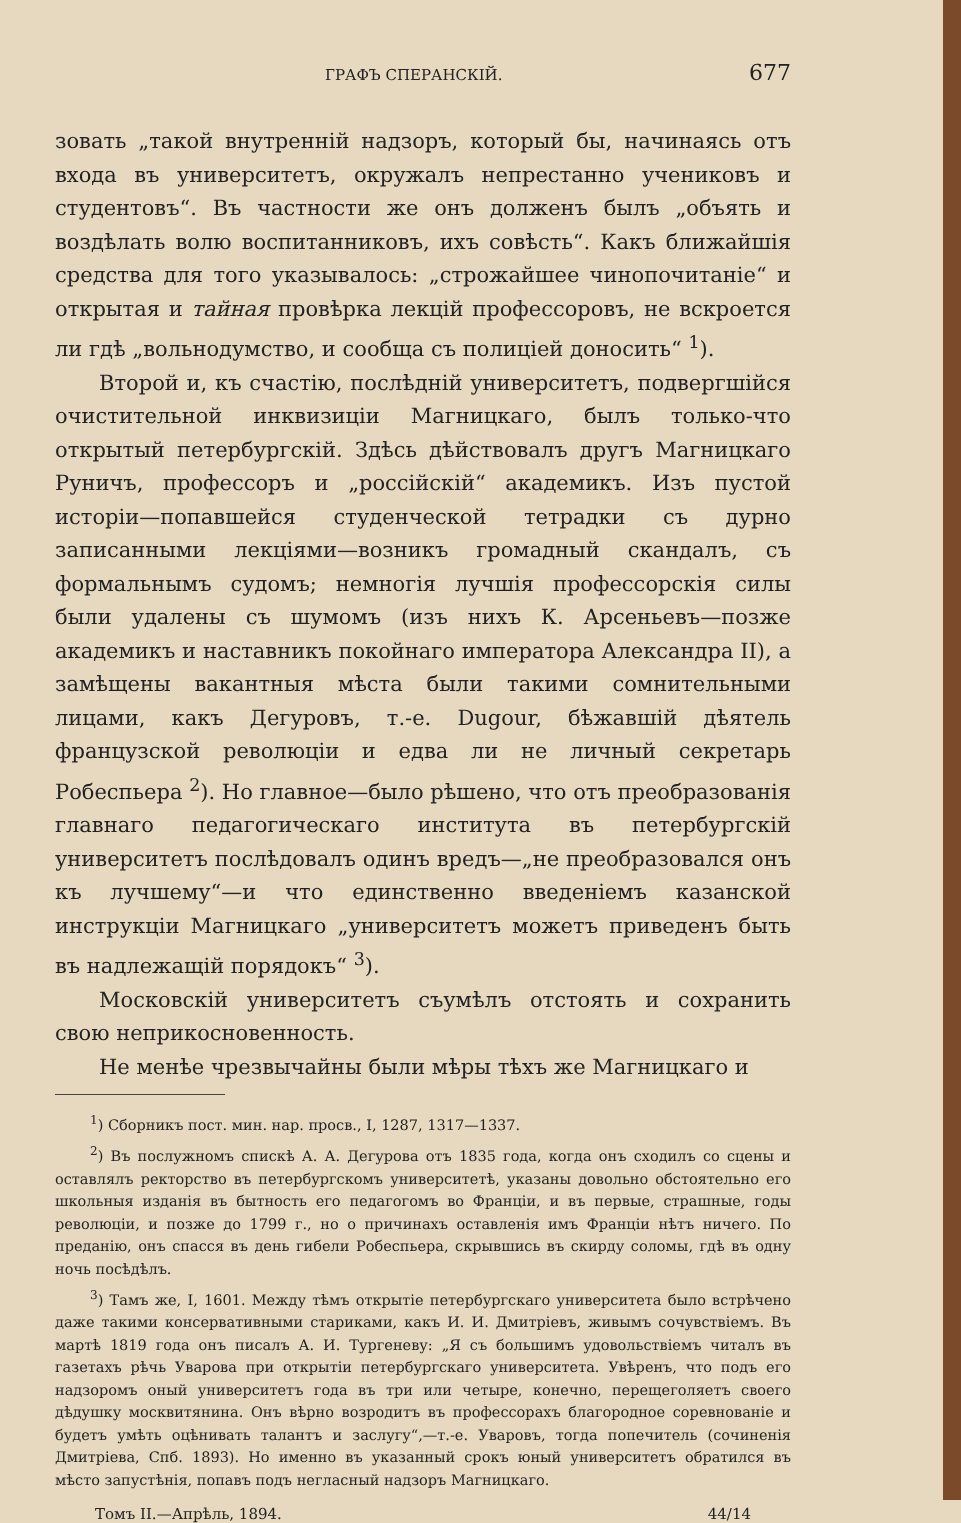ГРАФЪ СПЕРАНСКІЙ. 677
зовать „такой внутренній надзоръ, который бы, начинаясь отъ входа въ университетъ, окружалъ непрестанно учениковъ и студентовъ“. Въ частности же онъ долженъ былъ „объять и воздѣлать волю воспитанниковъ, ихъ совѣсть“. Какъ ближайшія средства для того указывалось: „строжайшее чинопочитаніе“ и открытая и тайная провѣрка лекцій профессоровъ, не вскроется ли гдѣ „вольнодумство, и сообща съ полиціей доносить“ <sup>1</sup>).
Второй и, къ счастію, послѣдній университетъ, подвергшійся очистительной инквизиціи Магницкаго, былъ только-что открытый петербургскій. Здѣсь дѣйствовалъ другъ Магницкаго Руничъ, профессоръ и „россійскій“ академикъ. Изъ пустой исторіи—попавшейся студенческой тетрадки съ дурно записанными лекціями—возникъ громадный скандалъ, съ формальнымъ судомъ; немногія лучшія профессорскія силы были удалены съ шумомъ (изъ нихъ К. Арсеньевъ—позже академикъ и наставникъ покойнаго императора Александра II), а замѣщены вакантныя мѣста были такими сомнительными лицами, какъ Дегуровъ, т.-е. Dugour, бѣжавшій дѣятель французской революціи и едва ли не личный секретарь Робеспьера <sup>2</sup>). Но главное—было рѣшено, что отъ преобразованія главнаго педагогическаго института въ петербургскій университетъ послѣдовалъ одинъ вредъ—„не преобразовался онъ къ лучшему“—и что единственно введеніемъ казанской инструкціи Магницкаго „университетъ можетъ приведенъ быть въ надлежащій порядокъ“ <sup>3</sup>).
Московскій университетъ съумѣлъ отстоять и сохранить свою неприкосновенность.
Не менѣе чрезвычайны были мѣры тѣхъ же Магницкаго и
<sup>1</sup>) Сборникъ пост. мин. нар. просв., I, 1287, 1317—1337.
<sup>2</sup>) Въ послужномъ спискѣ А. А. Дегурова отъ 1835 года, когда онъ сходилъ со сцены и оставлялъ ректорство въ петербургскомъ университетѣ, указаны довольно обстоятельно его школьныя изданія въ бытность его педагогомъ во Франціи, и въ первые, страшные, годы революціи, и позже до 1799 г., но о причинахъ оставленія имъ Франціи нѣтъ ничего. По преданію, онъ спасся въ день гибели Робеспьера, скрывшись въ скирду соломы, гдѣ въ одну ночь посѣдѣлъ.
<sup>3</sup>) Тамъ же, I, 1601. Между тѣмъ открытіе петербургскаго университета было встрѣчено даже такими консервативными стариками, какъ И. И. Дмитріевъ, живымъ сочувствіемъ. Въ мартѣ 1819 года онъ писалъ А. И. Тургеневу: „Я съ большимъ удовольствіемъ читалъ въ газетахъ рѣчь Уварова при открытіи петербургскаго университета. Увѣренъ, что подъ его надзоромъ оный университетъ года въ три или четыре, конечно, перещеголяетъ своего дѣдушку москвитянина. Онъ вѣрно возродитъ въ профессорахъ благородное соревнованіе и будетъ умѣть оцѣнивать талантъ и заслугу“,—т.-е. Уваровъ, тогда попечитель (сочиненія Дмитріева, Спб. 1893). Но именно въ указанный срокъ юный университетъ обратился въ мѣсто запустѣнія, попавъ подъ негласный надзоръ Магницкаго.
Томъ II.—Апрѣль, 1894. 44/14